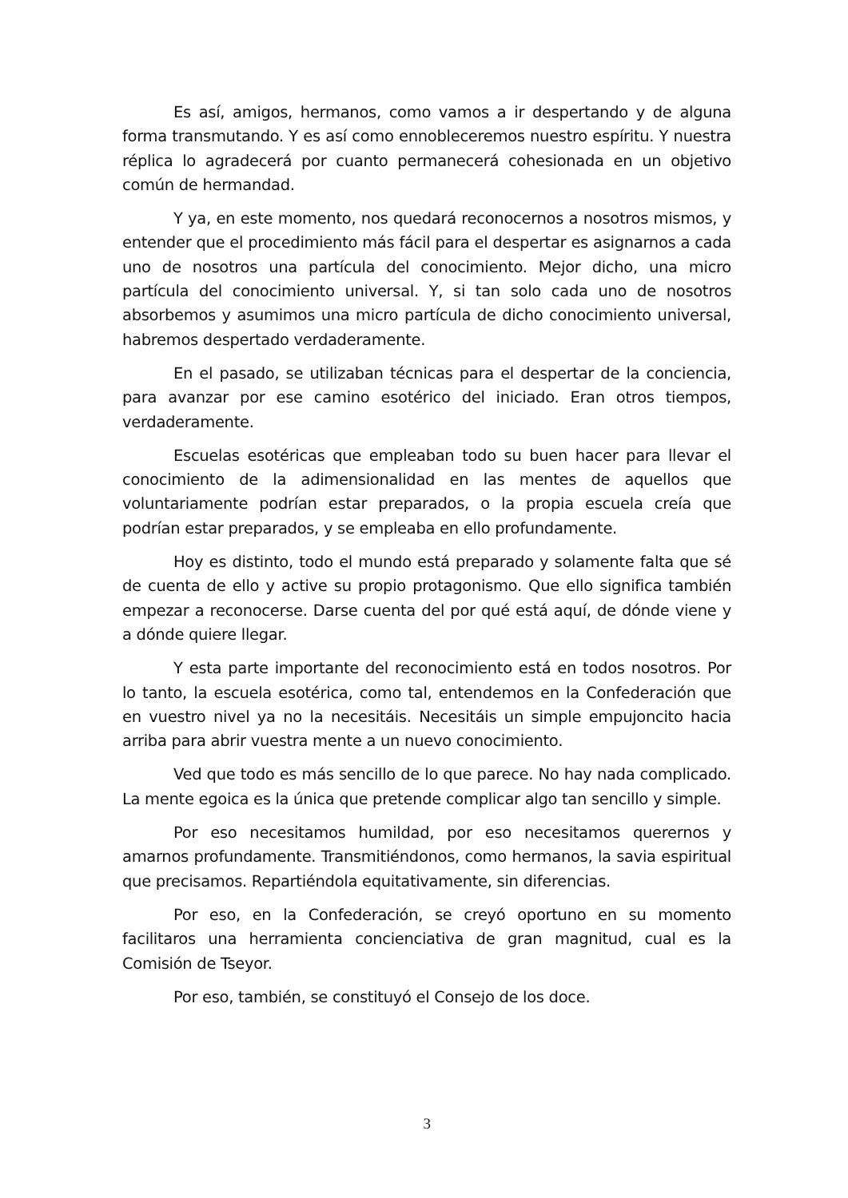Es así, amigos, hermanos, como vamos a ir despertando y de alguna forma transmutando. Y es así como ennobleceremos nuestro espíritu. Y nuestra réplica lo agradecerá por cuanto permanecerá cohesionada en un objetivo común de hermandad.
Y ya, en este momento, nos quedará reconocernos a nosotros mismos, y entender que el procedimiento más fácil para el despertar es asignarnos a cada uno de nosotros una partícula del conocimiento. Mejor dicho, una micro partícula del conocimiento universal. Y, si tan solo cada uno de nosotros absorbemos y asumimos una micro partícula de dicho conocimiento universal, habremos despertado verdaderamente.
En el pasado, se utilizaban técnicas para el despertar de la conciencia, para avanzar por ese camino esotérico del iniciado. Eran otros tiempos, verdaderamente.
Escuelas esotéricas que empleaban todo su buen hacer para llevar el conocimiento de la adimensionalidad en las mentes de aquellos que voluntariamente podrían estar preparados, o la propia escuela creía que podrían estar preparados, y se empleaba en ello profundamente.
Hoy es distinto, todo el mundo está preparado y solamente falta que sé de cuenta de ello y active su propio protagonismo. Que ello significa también empezar a reconocerse. Darse cuenta del por qué está aquí, de dónde viene y a dónde quiere llegar.
Y esta parte importante del reconocimiento está en todos nosotros. Por lo tanto, la escuela esotérica, como tal, entendemos en la Confederación que en vuestro nivel ya no la necesitáis. Necesitáis un simple empujoncito hacia arriba para abrir vuestra mente a un nuevo conocimiento.
Ved que todo es más sencillo de lo que parece. No hay nada complicado. La mente egoica es la única que pretende complicar algo tan sencillo y simple.
Por eso necesitamos humildad, por eso necesitamos querernos y amarnos profundamente. Transmitiéndonos, como hermanos, la savia espiritual que precisamos. Repartiéndola equitativamente, sin diferencias.
Por eso, en la Confederación, se creyó oportuno en su momento facilitaros una herramienta concienciativa de gran magnitud, cual es la Comisión de Tseyor.
Por eso, también, se constituyó el Consejo de los doce.
3